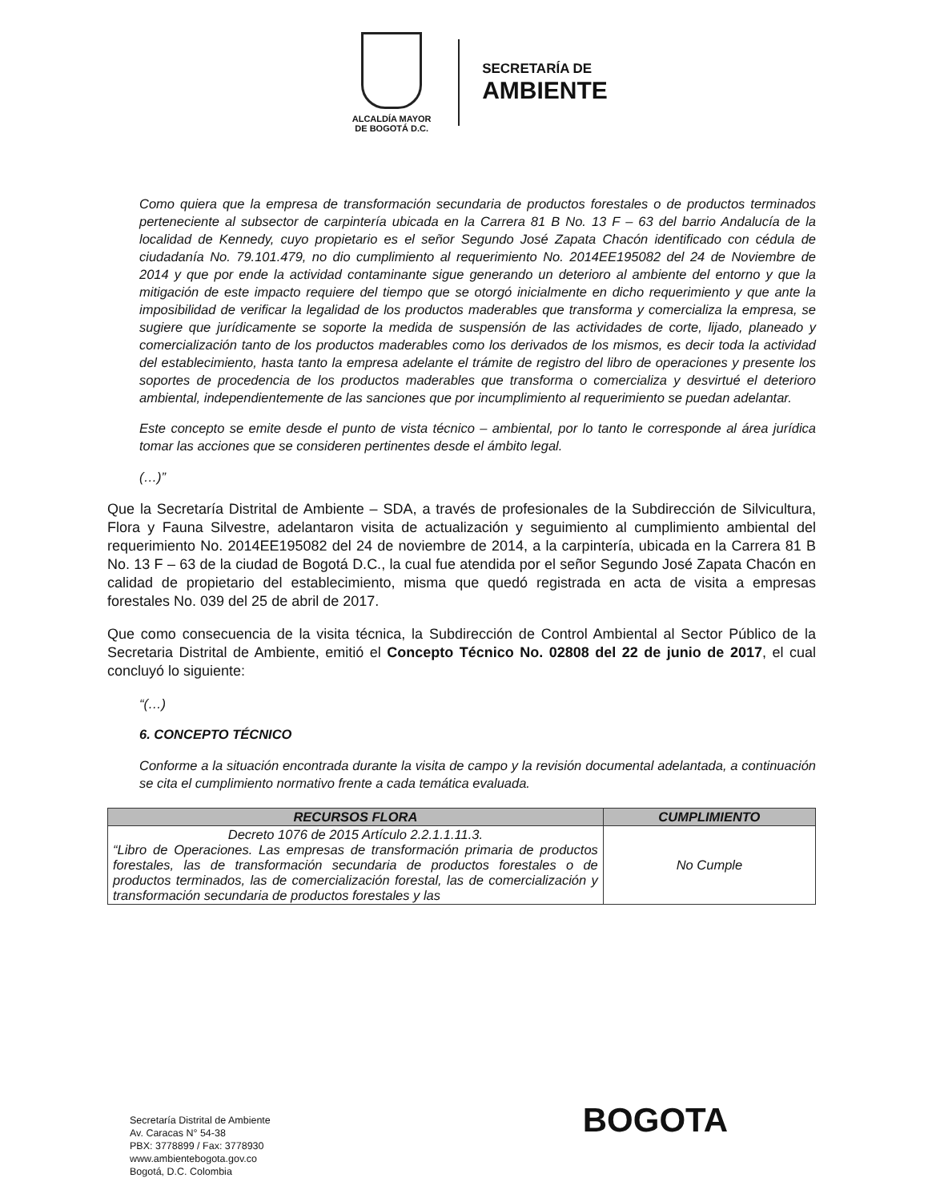ALCALDÍA MAYOR
DE BOGOTÁ D.C.
SECRETARÍA DE
AMBIENTE
Como quiera que la empresa de transformación secundaria de productos forestales o de productos terminados perteneciente al subsector de carpintería ubicada en la Carrera 81 B No. 13 F – 63 del barrio Andalucía de la localidad de Kennedy, cuyo propietario es el señor Segundo José Zapata Chacón identificado con cédula de ciudadanía No. 79.101.479, no dio cumplimiento al requerimiento No. 2014EE195082 del 24 de Noviembre de 2014 y que por ende la actividad contaminante sigue generando un deterioro al ambiente del entorno y que la mitigación de este impacto requiere del tiempo que se otorgó inicialmente en dicho requerimiento y que ante la imposibilidad de verificar la legalidad de los productos maderables que transforma y comercializa la empresa, se sugiere que jurídicamente se soporte la medida de suspensión de las actividades de corte, lijado, planeado y comercialización tanto de los productos maderables como los derivados de los mismos, es decir toda la actividad del establecimiento, hasta tanto la empresa adelante el trámite de registro del libro de operaciones y presente los soportes de procedencia de los productos maderables que transforma o comercializa y desvirtué el deterioro ambiental, independientemente de las sanciones que por incumplimiento al requerimiento se puedan adelantar.
Este concepto se emite desde el punto de vista técnico – ambiental, por lo tanto le corresponde al área jurídica tomar las acciones que se consideren pertinentes desde el ámbito legal.
(…)”
Que la Secretaría Distrital de Ambiente – SDA, a través de profesionales de la Subdirección de Silvicultura, Flora y Fauna Silvestre, adelantaron visita de actualización y seguimiento al cumplimiento ambiental del requerimiento No. 2014EE195082 del 24 de noviembre de 2014, a la carpintería, ubicada en la Carrera 81 B No. 13 F – 63 de la ciudad de Bogotá D.C., la cual fue atendida por el señor Segundo José Zapata Chacón en calidad de propietario del establecimiento, misma que quedó registrada en acta de visita a empresas forestales No. 039 del 25 de abril de 2017.
Que como consecuencia de la visita técnica, la Subdirección de Control Ambiental al Sector Público de la Secretaria Distrital de Ambiente, emitió el Concepto Técnico No. 02808 del 22 de junio de 2017, el cual concluyó lo siguiente:
“(…)
6. CONCEPTO TÉCNICO
Conforme a la situación encontrada durante la visita de campo y la revisión documental adelantada, a continuación se cita el cumplimiento normativo frente a cada temática evaluada.
| RECURSOS FLORA | CUMPLIMIENTO |
| --- | --- |
| Decreto 1076 de 2015 Artículo 2.2.1.1.11.3. “Libro de Operaciones. Las empresas de transformación primaria de productos forestales, las de transformación secundaria de productos forestales o de productos terminados, las de comercialización forestal, las de comercialización y transformación secundaria de productos forestales y las | No Cumple |
Secretaría Distrital de Ambiente
Av. Caracas N° 54-38
PBX: 3778899 / Fax: 3778930
www.ambientebogota.gov.co
Bogotá, D.C. Colombia
BOGOTA